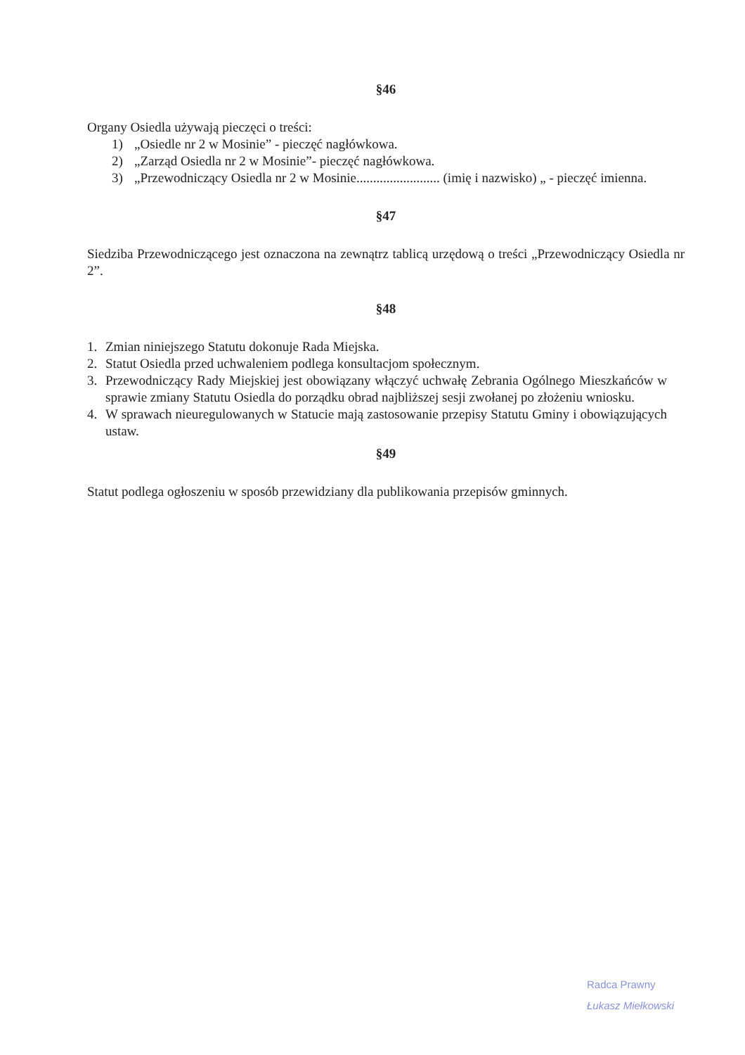§46
Organy Osiedla używają pieczęci o treści:
1) „Osiedle nr 2 w Mosinie” - pieczęć nagłówkowa.
2) „Zarząd Osiedla nr 2 w Mosinie”- pieczęć nagłówkowa.
3) „Przewodniczący Osiedla nr 2 w Mosinie......................... (imię i nazwisko) „ - pieczęć imienna.
§47
Siedziba Przewodniczącego jest oznaczona na zewnątrz tablicą urzędową o treści „Przewodniczący Osiedla nr 2”.
§48
1. Zmian niniejszego Statutu dokonuje Rada Miejska.
2. Statut Osiedla przed uchwaleniem podlega konsultacjom społecznym.
3. Przewodniczący Rady Miejskiej jest obowiązany włączyć uchwałę Zebrania Ogólnego Mieszkańców w sprawie zmiany Statutu Osiedla do porządku obrad najbliższej sesji zwołanej po złożeniu wniosku.
4. W sprawach nieuregulowanych w Statucie mają zastosowanie przepisy Statutu Gminy i obowiązujących ustaw.
§49
Statut podlega ogłoszeniu w sposób przewidziany dla publikowania przepisów gminnych.
Radca Prawny
Łukasz Miełkowski